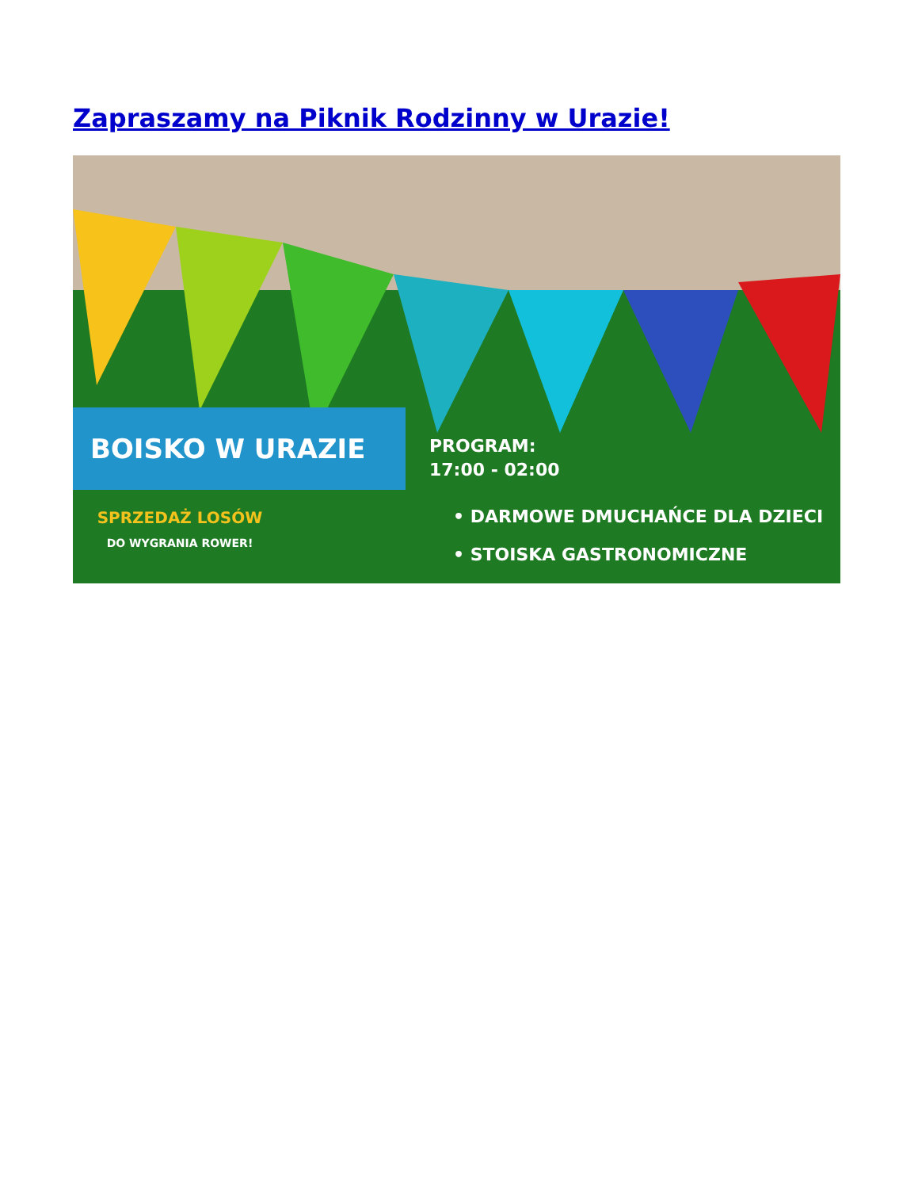Zapraszamy na Piknik Rodzinny w Urazie!
BOISKO W URAZIE
PROGRAM:
17:00 - 02:00
SPRZEDAŻ LOSÓW
DO WYGRANIA ROWER!
• DARMOWE DMUCHAŃCE DLA DZIECI
• STOISKA GASTRONOMICZNE